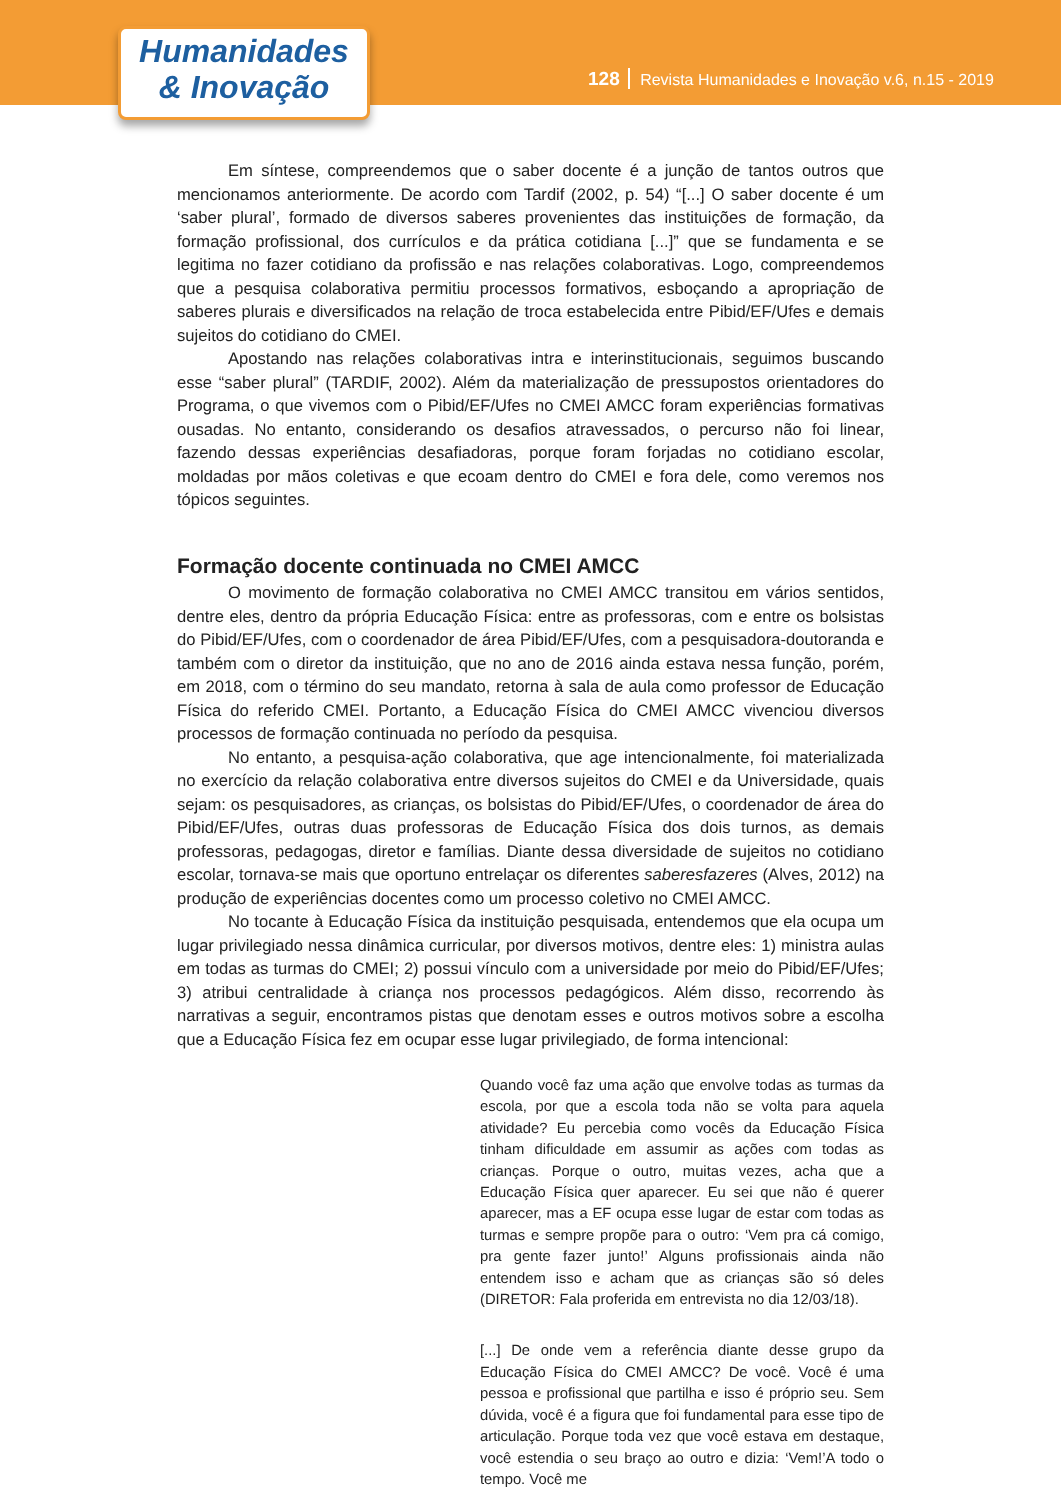Humanidades
& Inovação
128 Revista Humanidades e Inovação v.6, n.15 - 2019
Em síntese, compreendemos que o saber docente é a junção de tantos outros que mencionamos anteriormente. De acordo com Tardif (2002, p. 54) “[...] O saber docente é um ‘saber plural’, formado de diversos saberes provenientes das instituições de formação, da formação profissional, dos currículos e da prática cotidiana [...]” que se fundamenta e se legitima no fazer cotidiano da profissão e nas relações colaborativas. Logo, compreendemos que a pesquisa colaborativa permitiu processos formativos, esboçando a apropriação de saberes plurais e diversificados na relação de troca estabelecida entre Pibid/EF/Ufes e demais sujeitos do cotidiano do CMEI.
Apostando nas relações colaborativas intra e interinstitucionais, seguimos buscando esse “saber plural” (TARDIF, 2002). Além da materialização de pressupostos orientadores do Programa, o que vivemos com o Pibid/EF/Ufes no CMEI AMCC foram experiências formativas ousadas. No entanto, considerando os desafios atravessados, o percurso não foi linear, fazendo dessas experiências desafiadoras, porque foram forjadas no cotidiano escolar, moldadas por mãos coletivas e que ecoam dentro do CMEI e fora dele, como veremos nos tópicos seguintes.
Formação docente continuada no CMEI AMCC
O movimento de formação colaborativa no CMEI AMCC transitou em vários sentidos, dentre eles, dentro da própria Educação Física: entre as professoras, com e entre os bolsistas do Pibid/EF/Ufes, com o coordenador de área Pibid/EF/Ufes, com a pesquisadora-doutoranda e também com o diretor da instituição, que no ano de 2016 ainda estava nessa função, porém, em 2018, com o término do seu mandato, retorna à sala de aula como professor de Educação Física do referido CMEI. Portanto, a Educação Física do CMEI AMCC vivenciou diversos processos de formação continuada no período da pesquisa.
No entanto, a pesquisa-ação colaborativa, que age intencionalmente, foi materializada no exercício da relação colaborativa entre diversos sujeitos do CMEI e da Universidade, quais sejam: os pesquisadores, as crianças, os bolsistas do Pibid/EF/Ufes, o coordenador de área do Pibid/EF/Ufes, outras duas professoras de Educação Física dos dois turnos, as demais professoras, pedagogas, diretor e famílias. Diante dessa diversidade de sujeitos no cotidiano escolar, tornava-se mais que oportuno entrelaçar os diferentes saberesfazeres (Alves, 2012) na produção de experiências docentes como um processo coletivo no CMEI AMCC.
No tocante à Educação Física da instituição pesquisada, entendemos que ela ocupa um lugar privilegiado nessa dinâmica curricular, por diversos motivos, dentre eles: 1) ministra aulas em todas as turmas do CMEI; 2) possui vínculo com a universidade por meio do Pibid/EF/Ufes; 3) atribui centralidade à criança nos processos pedagógicos. Além disso, recorrendo às narrativas a seguir, encontramos pistas que denotam esses e outros motivos sobre a escolha que a Educação Física fez em ocupar esse lugar privilegiado, de forma intencional:
Quando você faz uma ação que envolve todas as turmas da escola, por que a escola toda não se volta para aquela atividade? Eu percebia como vocês da Educação Física tinham dificuldade em assumir as ações com todas as crianças. Porque o outro, muitas vezes, acha que a Educação Física quer aparecer. Eu sei que não é querer aparecer, mas a EF ocupa esse lugar de estar com todas as turmas e sempre propõe para o outro: ‘Vem pra cá comigo, pra gente fazer junto!’ Alguns profissionais ainda não entendem isso e acham que as crianças são só deles (DIRETOR: Fala proferida em entrevista no dia 12/03/18).
[...] De onde vem a referência diante desse grupo da Educação Física do CMEI AMCC? De você. Você é uma pessoa e profissional que partilha e isso é próprio seu. Sem dúvida, você é a figura que foi fundamental para esse tipo de articulação. Porque toda vez que você estava em destaque, você estendia o seu braço ao outro e dizia: ‘Vem!’A todo o tempo. Você me